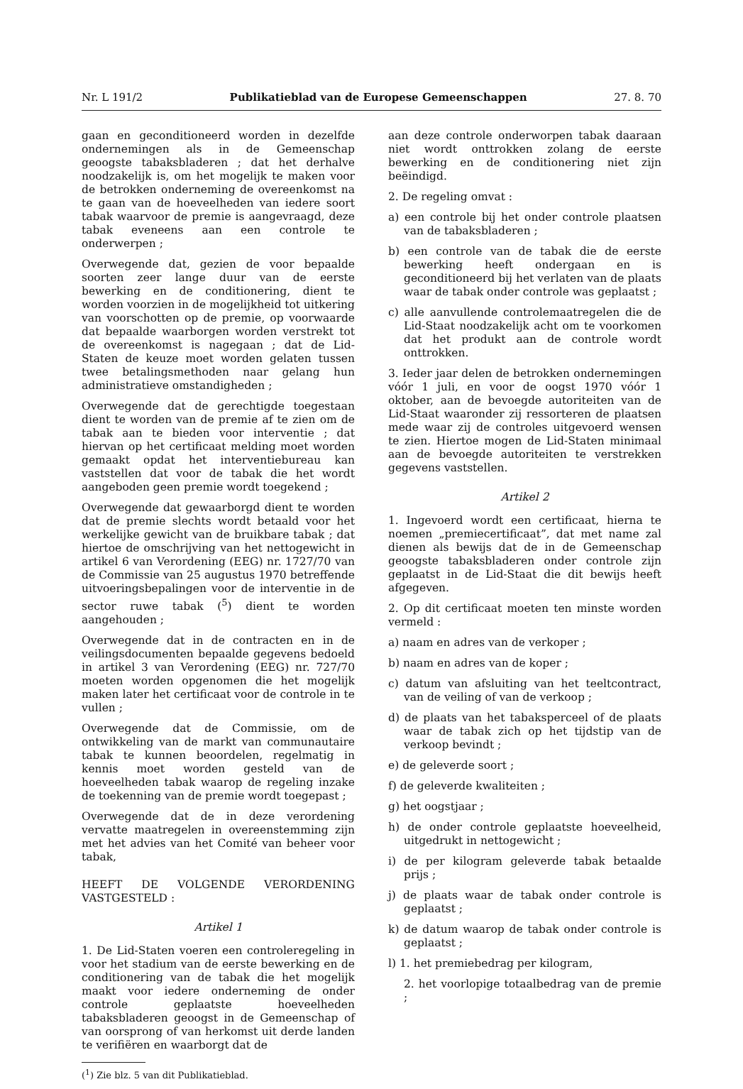Nr. L 191/2 Publikatieblad van de Europese Gemeenschappen 27. 8. 70
gaan en geconditioneerd worden in dezelfde ondernemingen als in de Gemeenschap geoogste tabaksbladeren ; dat het derhalve noodzakelijk is, om het mogelijk te maken voor de betrokken onderneming de overeenkomst na te gaan van de hoeveelheden van iedere soort tabak waarvoor de premie is aangevraagd, deze tabak eveneens aan een controle te onderwerpen ;
Overwegende dat, gezien de voor bepaalde soorten zeer lange duur van de eerste bewerking en de conditionering, dient te worden voorzien in de mogelijkheid tot uitkering van voorschotten op de premie, op voorwaarde dat bepaalde waarborgen worden verstrekt tot de overeenkomst is nagegaan ; dat de Lid-Staten de keuze moet worden gelaten tussen twee betalingsmethoden naar gelang hun administratieve omstandigheden ;
Overwegende dat de gerechtigde toegestaan dient te worden van de premie af te zien om de tabak aan te bieden voor interventie ; dat hiervan op het certificaat melding moet worden gemaakt opdat het interventiebureau kan vaststellen dat voor de tabak die het wordt aangeboden geen premie wordt toegekend ;
Overwegende dat gewaarborgd dient te worden dat de premie slechts wordt betaald voor het werkelijke gewicht van de bruikbare tabak ; dat hiertoe de omschrijving van het nettogewicht in artikel 6 van Verordening (EEG) nr. 1727/70 van de Commissie van 25 augustus 1970 betreffende uitvoeringsbepalingen voor de interventie in de sector ruwe tabak (<sup>5</sup>) dient te worden aangehouden ;
Overwegende dat in de contracten en in de veilingsdocumenten bepaalde gegevens bedoeld in artikel 3 van Verordening (EEG) nr. 727/70 moeten worden opgenomen die het mogelijk maken later het certificaat voor de controle in te vullen ;
Overwegende dat de Commissie, om de ontwikkeling van de markt van communautaire tabak te kunnen beoordelen, regelmatig in kennis moet worden gesteld van de hoeveelheden tabak waarop de regeling inzake de toekenning van de premie wordt toegepast ;
Overwegende dat de in deze verordening vervatte maatregelen in overeenstemming zijn met het advies van het Comité van beheer voor tabak,
HEEFT DE VOLGENDE VERORDENING VASTGESTELD :
Artikel 1
1. De Lid-Staten voeren een controleregeling in voor het stadium van de eerste bewerking en de conditionering van de tabak die het mogelijk maakt voor iedere onderneming de onder controle geplaatste hoeveelheden tabaksbladeren geoogst in de Gemeenschap of van oorsprong of van herkomst uit derde landen te verifiëren en waarborgt dat de
(<sup>1</sup>) Zie blz. 5 van dit Publikatieblad.
aan deze controle onderworpen tabak daaraan niet wordt onttrokken zolang de eerste bewerking en de conditionering niet zijn beëindigd.
2. De regeling omvat :
a) een controle bij het onder controle plaatsen van de tabaksbladeren ;
b) een controle van de tabak die de eerste bewerking heeft ondergaan en is geconditioneerd bij het verlaten van de plaats waar de tabak onder controle was geplaatst ;
c) alle aanvullende controlemaatregelen die de Lid-Staat noodzakelijk acht om te voorkomen dat het produkt aan de controle wordt onttrokken.
3. Ieder jaar delen de betrokken ondernemingen vóór 1 juli, en voor de oogst 1970 vóór 1 oktober, aan de bevoegde autoriteiten van de Lid-Staat waaronder zij ressorteren de plaatsen mede waar zij de controles uitgevoerd wensen te zien. Hiertoe mogen de Lid-Staten minimaal aan de bevoegde autoriteiten te verstrekken gegevens vaststellen.
Artikel 2
1. Ingevoerd wordt een certificaat, hierna te noemen „premiecertificaat”, dat met name zal dienen als bewijs dat de in de Gemeenschap geoogste tabaksbladeren onder controle zijn geplaatst in de Lid-Staat die dit bewijs heeft afgegeven.
2. Op dit certificaat moeten ten minste worden vermeld :
a) naam en adres van de verkoper ;
b) naam en adres van de koper ;
c) datum van afsluiting van het teeltcontract, van de veiling of van de verkoop ;
d) de plaats van het tabaksperceel of de plaats waar de tabak zich op het tijdstip van de verkoop bevindt ;
e) de geleverde soort ;
f) de geleverde kwaliteiten ;
g) het oogstjaar ;
h) de onder controle geplaatste hoeveelheid, uitgedrukt in nettogewicht ;
i) de per kilogram geleverde tabak betaalde prijs ;
j) de plaats waar de tabak onder controle is geplaatst ;
k) de datum waarop de tabak onder controle is geplaatst ;
l) 1. het premiebedrag per kilogram,
2. het voorlopige totaalbedrag van de premie ;